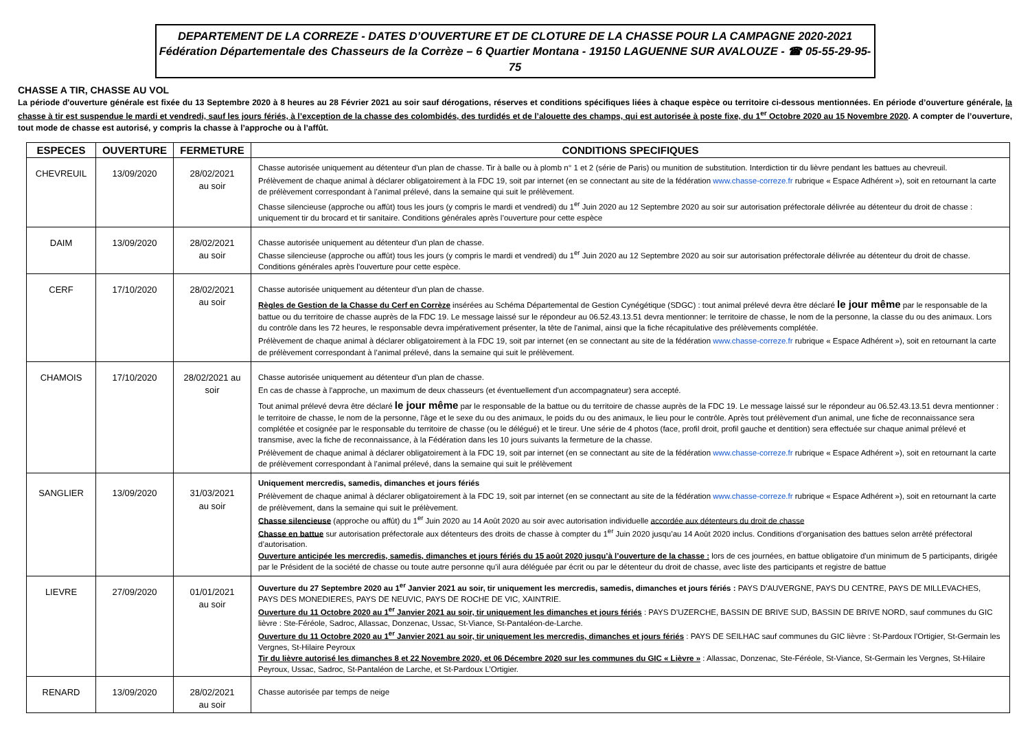DEPARTEMENT DE LA CORREZE - DATES D’OUVERTURE ET DE CLOTURE DE LA CHASSE POUR LA CAMPAGNE 2020-2021
Fédération Départementale des Chasseurs de la Corrèze – 6 Quartier Montana - 19150 LAGUENNE SUR AVALOUZE - ☎ 05-55-29-95-75
CHASSE A TIR, CHASSE AU VOL
La période d'ouverture générale est fixée du 13 Septembre 2020 à 8 heures au 28 Février 2021 au soir sauf dérogations, réserves et conditions spécifiques liées à chaque espèce ou territoire ci-dessous mentionnées. En période d’ouverture générale, la chasse à tir est suspendue le mardi et vendredi, sauf les jours fériés, à l’exception de la chasse des colombidés, des turdidés et de l’alouette des champs, qui est autorisée à poste fixe, du 1<sup>er</sup> Octobre 2020 au 15 Novembre 2020. A compter de l’ouverture, tout mode de chasse est autorisé, y compris la chasse à l’approche ou à l’affût.
| ESPECES | OUVERTURE | FERMETURE | CONDITIONS SPECIFIQUES |
| --- | --- | --- | --- |
| CHEVREUIL | 13/09/2020 | 28/02/2021 au soir | Chasse autorisée uniquement au détenteur d'un plan de chasse. Tir à balle ou à plomb n° 1 et 2 (série de Paris) ou munition de substitution. Interdiction tir du lièvre pendant les battues au chevreuil. Prélèvement de chaque animal à déclarer obligatoirement à la FDC 19, soit par internet (en se connectant au site de la fédération www.chasse-correze.fr rubrique « Espace Adhérent »), soit en retournant la carte de prélèvement correspondant à l’animal prélevé, dans la semaine qui suit le prélèvement. Chasse silencieuse (approche ou affût) tous les jours (y compris le mardi et vendredi) du 1<sup>er</sup> Juin 2020 au 12 Septembre 2020 au soir sur autorisation préfectorale délivrée au détenteur du droit de chasse : uniquement tir du brocard et tir sanitaire. Conditions générales après l’ouverture pour cette espèce |
| DAIM | 13/09/2020 | 28/02/2021 au soir | Chasse autorisée uniquement au détenteur d'un plan de chasse. Chasse silencieuse (approche ou affût) tous les jours (y compris le mardi et vendredi) du 1<sup>er</sup> Juin 2020 au 12 Septembre 2020 au soir sur autorisation préfectorale délivrée au détenteur du droit de chasse. Conditions générales après l’ouverture pour cette espèce. |
| CERF | 17/10/2020 | 28/02/2021 au soir | Chasse autorisée uniquement au détenteur d'un plan de chasse. Règles de Gestion de la Chasse du Cerf en Corrèze insérées au Schéma Départemental de Gestion Cynégétique (SDGC) : tout animal prélevé devra être déclaré le jour même par le responsable de la battue ou du territoire de chasse auprès de la FDC 19. Le message laissé sur le répondeur au 06.52.43.13.51 devra mentionner: le territoire de chasse, le nom de la personne, la classe du ou des animaux. Lors du contrôle dans les 72 heures, le responsable devra impérativement présenter, la tête de l'animal, ainsi que la fiche récapitulative des prélèvements complétée. Prélèvement de chaque animal à déclarer obligatoirement à la FDC 19, soit par internet (en se connectant au site de la fédération www.chasse-correze.fr rubrique « Espace Adhérent »), soit en retournant la carte de prélèvement correspondant à l’animal prélevé, dans la semaine qui suit le prélèvement. |
| CHAMOIS | 17/10/2020 | 28/02/2021 au soir | Chasse autorisée uniquement au détenteur d'un plan de chasse. En cas de chasse à l'approche, un maximum de deux chasseurs (et éventuellement d'un accompagnateur) sera accepté. Tout animal prélevé devra être déclaré le jour même par le responsable de la battue ou du territoire de chasse auprès de la FDC 19. Le message laissé sur le répondeur au 06.52.43.13.51 devra mentionner : le territoire de chasse, le nom de la personne, l'âge et le sexe du ou des animaux, le poids du ou des animaux, le lieu pour le contrôle. Après tout prélèvement d'un animal, une fiche de reconnaissance sera complétée et cosignée par le responsable du territoire de chasse (ou le délégué) et le tireur. Une série de 4 photos (face, profil droit, profil gauche et dentition) sera effectuée sur chaque animal prélevé et transmise, avec la fiche de reconnaissance, à la Fédération dans les 10 jours suivants la fermeture de la chasse. Prélèvement de chaque animal à déclarer obligatoirement à la FDC 19, soit par internet (en se connectant au site de la fédération www.chasse-correze.fr rubrique « Espace Adhérent »), soit en retournant la carte de prélèvement correspondant à l’animal prélevé, dans la semaine qui suit le prélèvement |
| SANGLIER | 13/09/2020 | 31/03/2021 au soir | Uniquement mercredis, samedis, dimanches et jours fériés Prélèvement de chaque animal à déclarer obligatoirement à la FDC 19, soit par internet (en se connectant au site de la fédération www.chasse-correze.fr rubrique « Espace Adhérent »), soit en retournant la carte de prélèvement, dans la semaine qui suit le prélèvement. Chasse silencieuse (approche ou affût) du 1<sup>er</sup> Juin 2020 au 14 Août 2020 au soir avec autorisation individuelle accordée aux détenteurs du droit de chasse Chasse en battue sur autorisation préfectorale aux détenteurs des droits de chasse à compter du 1<sup>er</sup> Juin 2020 jusqu’au 14 Août 2020 inclus. Conditions d’organisation des battues selon arrêté préfectoral d’autorisation. Ouverture anticipée les mercredis, samedis, dimanches et jours fériés du 15 août 2020 jusqu’à l’ouverture de la chasse : lors de ces journées, en battue obligatoire d'un minimum de 5 participants, dirigée par le Président de la société de chasse ou toute autre personne qu'il aura déléguée par écrit ou par le détenteur du droit de chasse, avec liste des participants et registre de battue |
| LIEVRE | 27/09/2020 | 01/01/2021 au soir | Ouverture du 27 Septembre 2020 au 1<sup>er</sup> Janvier 2021 au soir, tir uniquement les mercredis, samedis, dimanches et jours fériés : PAYS D'AUVERGNE, PAYS DU CENTRE, PAYS DE MILLEVACHES, PAYS DES MONEDIERES, PAYS DE NEUVIC, PAYS DE ROCHE DE VIC, XAINTRIE. Ouverture du 11 Octobre 2020 au 1<sup>er</sup> Janvier 2021 au soir, tir uniquement les dimanches et jours fériés : PAYS D’UZERCHE, BASSIN DE BRIVE SUD, BASSIN DE BRIVE NORD, sauf communes du GIC lièvre : Ste-Féréole, Sadroc, Allassac, Donzenac, Ussac, St-Viance, St-Pantaléon-de-Larche. Ouverture du 11 Octobre 2020 au 1<sup>er</sup> Janvier 2021 au soir, tir uniquement les mercredis, dimanches et jours fériés : PAYS DE SEILHAC sauf communes du GIC lièvre : St-Pardoux l’Ortigier, St-Germain les Vergnes, St-Hilaire Peyroux Tir du lièvre autorisé les dimanches 8 et 22 Novembre 2020, et 06 Décembre 2020 sur les communes du GIC « Lièvre » : Allassac, Donzenac, Ste-Féréole, St-Viance, St-Germain les Vergnes, St-Hilaire Peyroux, Ussac, Sadroc, St-Pantaléon de Larche, et St-Pardoux L’Ortigier. |
| RENARD | 13/09/2020 | 28/02/2021 au soir | Chasse autorisée par temps de neige |